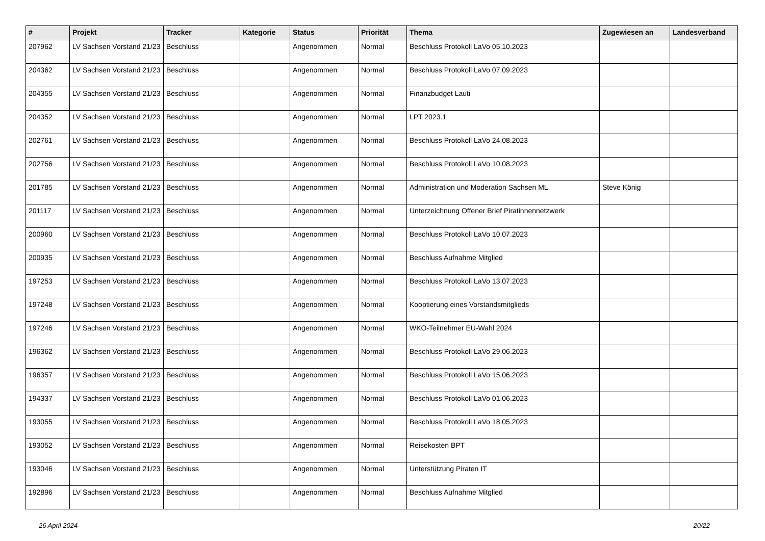| # | Projekt | Tracker | Kategorie | Status | Priorität | Thema | Zugewiesen an | Landesverband |
| --- | --- | --- | --- | --- | --- | --- | --- | --- |
| 207962 | LV Sachsen Vorstand 21/23 | Beschluss | | Angenommen | Normal | Beschluss Protokoll LaVo 05.10.2023 | | |
| 204362 | LV Sachsen Vorstand 21/23 | Beschluss | | Angenommen | Normal | Beschluss Protokoll LaVo 07.09.2023 | | |
| 204355 | LV Sachsen Vorstand 21/23 | Beschluss | | Angenommen | Normal | Finanzbudget Lauti | | |
| 204352 | LV Sachsen Vorstand 21/23 | Beschluss | | Angenommen | Normal | LPT 2023.1 | | |
| 202761 | LV Sachsen Vorstand 21/23 | Beschluss | | Angenommen | Normal | Beschluss Protokoll LaVo 24.08.2023 | | |
| 202756 | LV Sachsen Vorstand 21/23 | Beschluss | | Angenommen | Normal | Beschluss Protokoll LaVo 10.08.2023 | | |
| 201785 | LV Sachsen Vorstand 21/23 | Beschluss | | Angenommen | Normal | Administration und Moderation Sachsen ML | Steve König | |
| 201117 | LV Sachsen Vorstand 21/23 | Beschluss | | Angenommen | Normal | Unterzeichnung Offener Brief Piratinnennetzwerk | | |
| 200960 | LV Sachsen Vorstand 21/23 | Beschluss | | Angenommen | Normal | Beschluss Protokoll LaVo 10.07.2023 | | |
| 200935 | LV Sachsen Vorstand 21/23 | Beschluss | | Angenommen | Normal | Beschluss Aufnahme Mitglied | | |
| 197253 | LV Sachsen Vorstand 21/23 | Beschluss | | Angenommen | Normal | Beschluss Protokoll LaVo 13.07.2023 | | |
| 197248 | LV Sachsen Vorstand 21/23 | Beschluss | | Angenommen | Normal | Kooptierung eines Vorstandsmitglieds | | |
| 197246 | LV Sachsen Vorstand 21/23 | Beschluss | | Angenommen | Normal | WKO-Teilnehmer EU-Wahl 2024 | | |
| 196362 | LV Sachsen Vorstand 21/23 | Beschluss | | Angenommen | Normal | Beschluss Protokoll LaVo 29.06.2023 | | |
| 196357 | LV Sachsen Vorstand 21/23 | Beschluss | | Angenommen | Normal | Beschluss Protokoll LaVo 15.06.2023 | | |
| 194337 | LV Sachsen Vorstand 21/23 | Beschluss | | Angenommen | Normal | Beschluss Protokoll LaVo 01.06.2023 | | |
| 193055 | LV Sachsen Vorstand 21/23 | Beschluss | | Angenommen | Normal | Beschluss Protokoll LaVo 18.05.2023 | | |
| 193052 | LV Sachsen Vorstand 21/23 | Beschluss | | Angenommen | Normal | Reisekosten BPT | | |
| 193046 | LV Sachsen Vorstand 21/23 | Beschluss | | Angenommen | Normal | Unterstützung Piraten IT | | |
| 192896 | LV Sachsen Vorstand 21/23 | Beschluss | | Angenommen | Normal | Beschluss Aufnahme Mitglied | | |
26 April 2024 20/22